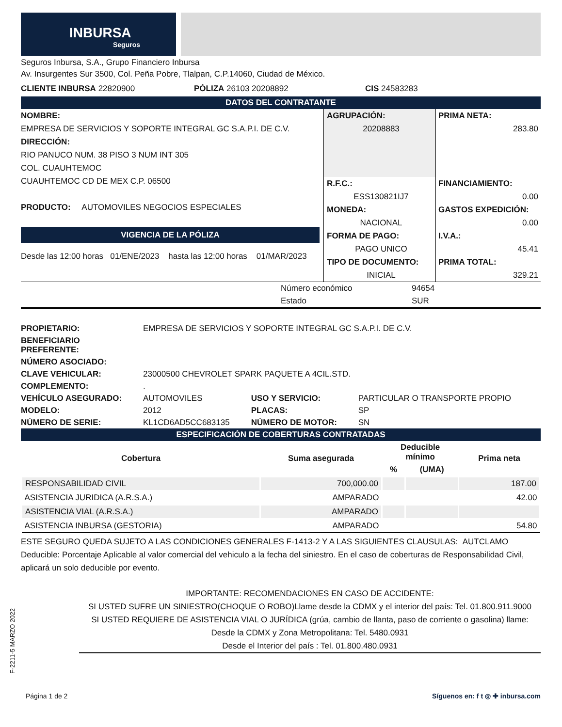INBURSA
Seguros
Seguros Inbursa, S.A., Grupo Financiero Inbursa
Av. Insurgentes Sur 3500, Col. Peña Pobre, Tlalpan, C.P.14060, Ciudad de México.
CLIENTE INBURSA 22820900 PÓLIZA 26103 20208892 CIS 24583283
DATOS DEL CONTRATANTE
NOMBRE:
EMPRESA DE SERVICIOS Y SOPORTE INTEGRAL GC S.A.P.I. DE C.V.
DIRECCIÓN:
RIO PANUCO NUM. 38 PISO 3 NUM INT 305
COL. CUAUHTEMOC
CUAUHTEMOC CD DE MEX C.P. 06500
PRODUCTO: AUTOMOVILES NEGOCIOS ESPECIALES
VIGENCIA DE LA PÓLIZA
Desde las 12:00 horas 01/ENE/2023 hasta las 12:00 horas 01/MAR/2023
AGRUPACIÓN:
20208883
R.F.C.:
ESS130821IJ7
MONEDA:
NACIONAL
FORMA DE PAGO:
PAGO UNICO
TIPO DE DOCUMENTO:
INICIAL
PRIMA NETA:
283.80
FINANCIAMIENTO:
0.00
GASTOS EXPEDICIÓN:
0.00
I.V.A.:
45.41
PRIMA TOTAL:
329.21
Número económico 94654
Estado SUR
| PROPIETARIO: | EMPRESA DE SERVICIOS Y SOPORTE INTEGRAL GC S.A.P.I. DE C.V. | | |
| BENEFICIARIO PREFERENTE: | | | |
| NÚMERO ASOCIADO: | | | |
| CLAVE VEHICULAR: | 23000500 CHEVROLET SPARK PAQUETE A 4CIL.STD. | | |
| COMPLEMENTO: | . | | |
| VEHÍCULO ASEGURADO: | AUTOMOVILES | USO Y SERVICIO: | PARTICULAR O TRANSPORTE PROPIO |
| MODELO: | 2012 | PLACAS: | SP |
| NÚMERO DE SERIE: | KL1CD6AD5CC683135 | NÚMERO DE MOTOR: | SN |
ESPECIFICACIÓN DE COBERTURAS CONTRATADAS
| Cobertura | Suma asegurada | Deducible mínimo | | Prima neta |
| --- | --- | --- | --- | --- |
| | | % | (UMA) | |
| RESPONSABILIDAD CIVIL | 700,000.00 | | | 187.00 |
| ASISTENCIA JURIDICA (A.R.S.A.) | AMPARADO | | | 42.00 |
| ASISTENCIA VIAL (A.R.S.A.) | AMPARADO | | | |
| ASISTENCIA INBURSA (GESTORIA) | AMPARADO | | | 54.80 |
ESTE SEGURO QUEDA SUJETO A LAS CONDICIONES GENERALES F-1413-2 Y A LAS SIGUIENTES CLAUSULAS: AUTCLAMO
Deducible: Porcentaje Aplicable al valor comercial del vehiculo a la fecha del siniestro. En el caso de coberturas de Responsabilidad Civil, aplicará un solo deducible por evento.
IMPORTANTE: RECOMENDACIONES EN CASO DE ACCIDENTE:
SI USTED SUFRE UN SINIESTRO(CHOQUE O ROBO)Llame desde la CDMX y el interior del país: Tel. 01.800.911.9000
SI USTED REQUIERE DE ASISTENCIA VIAL O JURÍDICA (grúa, cambio de llanta, paso de corriente o gasolina) llame:
Desde la CDMX y Zona Metropolitana: Tel. 5480.0931
Desde el Interior del país : Tel. 01.800.480.0931
Página 1 de 2 Síguenos en: f t ◎ ✚ inbursa.com
F-2211-5 MARZO 2022